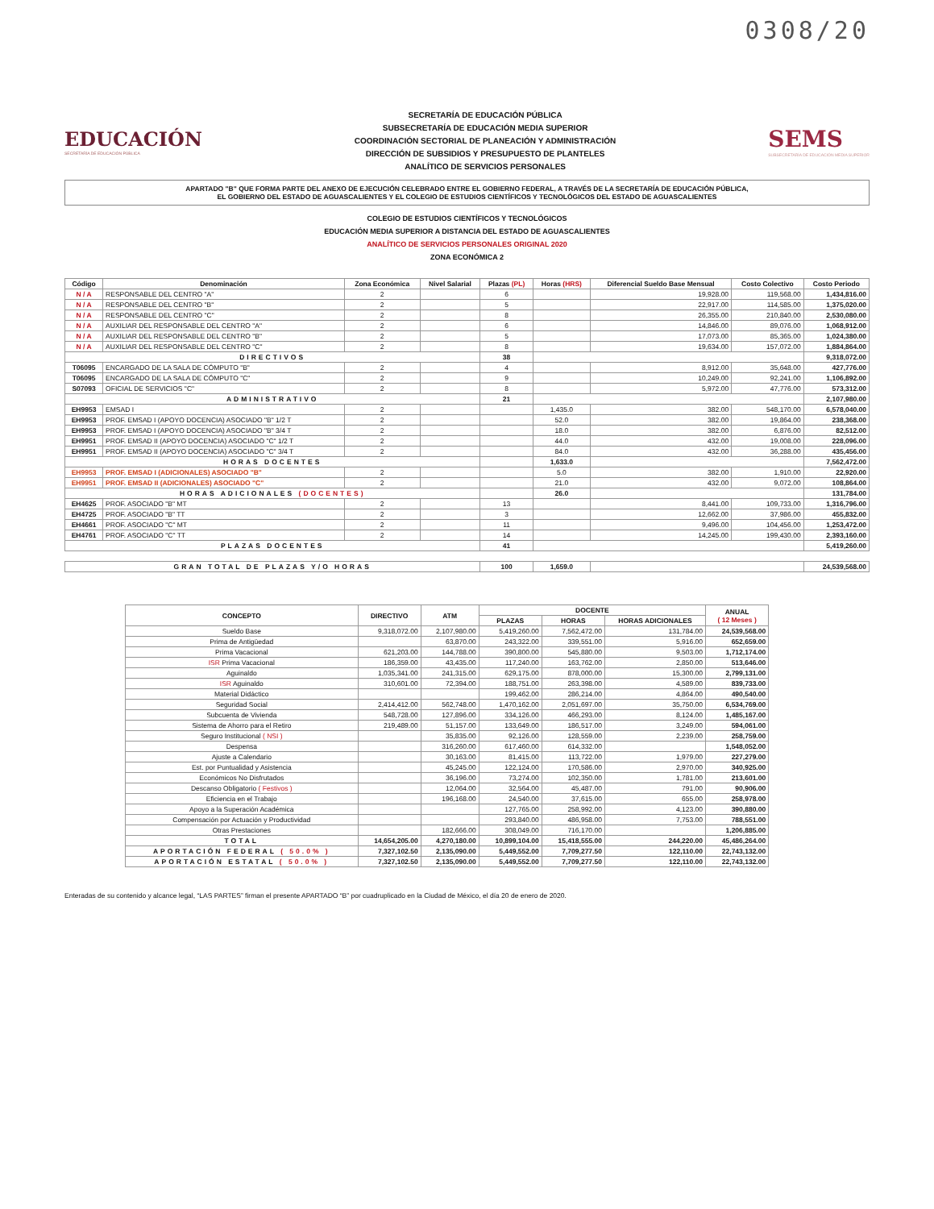0308/20
EDUCACIÓN
SECRETARÍA DE EDUCACIÓN PÚBLICA
SECRETARÍA DE EDUCACIÓN PÚBLICA
SUBSECRETARÍA DE EDUCACIÓN MEDIA SUPERIOR
COORDINACIÓN SECTORIAL DE PLANEACIÓN Y ADMINISTRACIÓN
DIRECCIÓN DE SUBSIDIOS Y PRESUPUESTO DE PLANTELES
ANALÍTICO DE SERVICIOS PERSONALES
SEMS
SUBSECRETARÍA DE EDUCACIÓN MEDIA SUPERIOR
APARTADO "B" QUE FORMA PARTE DEL ANEXO DE EJECUCIÓN CELEBRADO ENTRE EL GOBIERNO FEDERAL, A TRAVÉS DE LA SECRETARÍA DE EDUCACIÓN PÚBLICA,
EL GOBIERNO DEL ESTADO DE AGUASCALIENTES Y EL COLEGIO DE ESTUDIOS CIENTÍFICOS Y TECNOLÓGICOS DEL ESTADO DE AGUASCALIENTES
COLEGIO DE ESTUDIOS CIENTÍFICOS Y TECNOLÓGICOS
EDUCACIÓN MEDIA SUPERIOR A DISTANCIA DEL ESTADO DE AGUASCALIENTES
ANALÍTICO DE SERVICIOS PERSONALES ORIGINAL 2020
ZONA ECONÓMICA 2
| Código | Denominación | Zona Económica | Nivel Salarial | Plazas (PL) | Horas (HRS) | Diferencial Sueldo Base Mensual | Costo Colectivo | Costo Periodo |
| --- | --- | --- | --- | --- | --- | --- | --- | --- |
| N / A | RESPONSABLE DEL CENTRO "A" | 2 | | 6 | | 19,928.00 | 119,568.00 | 1,434,816.00 |
| N / A | RESPONSABLE DEL CENTRO "B" | 2 | | 5 | | 22,917.00 | 114,585.00 | 1,375,020.00 |
| N / A | RESPONSABLE DEL CENTRO "C" | 2 | | 8 | | 26,355.00 | 210,840.00 | 2,530,080.00 |
| N / A | AUXILIAR DEL RESPONSABLE DEL CENTRO "A" | 2 | | 6 | | 14,846.00 | 89,076.00 | 1,068,912.00 |
| N / A | AUXILIAR DEL RESPONSABLE DEL CENTRO "B" | 2 | | 5 | | 17,073.00 | 85,365.00 | 1,024,380.00 |
| N / A | AUXILIAR DEL RESPONSABLE DEL CENTRO "C" | 2 | | 8 | | 19,634.00 | 157,072.00 | 1,884,864.00 |
| DIRECTIVOS | | | | 38 | | | | 9,318,072.00 |
| T06095 | ENCARGADO DE LA SALA DE CÓMPUTO "B" | 2 | | 4 | | 8,912.00 | 35,648.00 | 427,776.00 |
| T06095 | ENCARGADO DE LA SALA DE CÓMPUTO "C" | 2 | | 9 | | 10,249.00 | 92,241.00 | 1,106,892.00 |
| S07093 | OFICIAL DE SERVICIOS "C" | 2 | | 8 | | 5,972.00 | 47,776.00 | 573,312.00 |
| ADMINISTRATIVO | | | | 21 | | | | 2,107,980.00 |
| EH9953 | EMSAD I | 2 | | | 1,435.0 | 382.00 | 548,170.00 | 6,578,040.00 |
| EH9953 | PROF. EMSAD I (APOYO DOCENCIA) ASOCIADO "B" 1/2 T | 2 | | | 52.0 | 382.00 | 19,864.00 | 238,368.00 |
| EH9953 | PROF. EMSAD I (APOYO DOCENCIA) ASOCIADO "B" 3/4 T | 2 | | | 18.0 | 382.00 | 6,876.00 | 82,512.00 |
| EH9951 | PROF. EMSAD II (APOYO DOCENCIA) ASOCIADO "C" 1/2 T | 2 | | | 44.0 | 432.00 | 19,008.00 | 228,096.00 |
| EH9951 | PROF. EMSAD II (APOYO DOCENCIA) ASOCIADO "C" 3/4 T | 2 | | | 84.0 | 432.00 | 36,288.00 | 435,456.00 |
| HORAS DOCENTES | | | | | 1,633.0 | | | 7,562,472.00 |
| EH9953 | PROF. EMSAD I (ADICIONALES) ASOCIADO "B" | 2 | | | 5.0 | 382.00 | 1,910.00 | 22,920.00 |
| EH9951 | PROF. EMSAD II (ADICIONALES) ASOCIADO "C" | 2 | | | 21.0 | 432.00 | 9,072.00 | 108,864.00 |
| HORAS ADICIONALES (DOCENTES) | | | | | 26.0 | | | 131,784.00 |
| EH4625 | PROF. ASOCIADO "B" MT | 2 | | 13 | | 8,441.00 | 109,733.00 | 1,316,796.00 |
| EH4725 | PROF. ASOCIADO "B" TT | 2 | | 3 | | 12,662.00 | 37,986.00 | 455,832.00 |
| EH4661 | PROF. ASOCIADO "C" MT | 2 | | 11 | | 9,496.00 | 104,456.00 | 1,253,472.00 |
| EH4761 | PROF. ASOCIADO "C" TT | 2 | | 14 | | 14,245.00 | 199,430.00 | 2,393,160.00 |
| PLAZAS DOCENTES | | | | 41 | | | | 5,419,260.00 |
| GRAN TOTAL DE PLAZAS Y/O HORAS | | | | 100 | 1,659.0 | | | 24,539,568.00 |
| CONCEPTO | DIRECTIVO | ATM | DOCENTE | | | ANUAL ( 12 Meses ) |
| --- | --- | --- | --- | --- | --- | --- |
| | | | PLAZAS | HORAS | HORAS ADICIONALES | |
| Sueldo Base | 9,318,072.00 | 2,107,980.00 | 5,419,260.00 | 7,562,472.00 | 131,784.00 | 24,539,568.00 |
| Prima de Antigüedad | | 63,870.00 | 243,322.00 | 339,551.00 | 5,916.00 | 652,659.00 |
| Prima Vacacional | 621,203.00 | 144,788.00 | 390,800.00 | 545,880.00 | 9,503.00 | 1,712,174.00 |
| ISR Prima Vacacional | 186,359.00 | 43,435.00 | 117,240.00 | 163,762.00 | 2,850.00 | 513,646.00 |
| Aguinaldo | 1,035,341.00 | 241,315.00 | 629,175.00 | 878,000.00 | 15,300.00 | 2,799,131.00 |
| ISR Aguinaldo | 310,601.00 | 72,394.00 | 188,751.00 | 263,398.00 | 4,589.00 | 839,733.00 |
| Material Didáctico | | | 199,462.00 | 286,214.00 | 4,864.00 | 490,540.00 |
| Seguridad Social | 2,414,412.00 | 562,748.00 | 1,470,162.00 | 2,051,697.00 | 35,750.00 | 6,534,769.00 |
| Subcuenta de Vivienda | 548,728.00 | 127,896.00 | 334,126.00 | 466,293.00 | 8,124.00 | 1,485,167.00 |
| Sistema de Ahorro para el Retiro | 219,489.00 | 51,157.00 | 133,649.00 | 186,517.00 | 3,249.00 | 594,061.00 |
| Seguro Institucional ( NSI ) | | 35,835.00 | 92,126.00 | 128,559.00 | 2,239.00 | 258,759.00 |
| Despensa | | 316,260.00 | 617,460.00 | 614,332.00 | | 1,548,052.00 |
| Ajuste a Calendario | | 30,163.00 | 81,415.00 | 113,722.00 | 1,979.00 | 227,279.00 |
| Est. por Puntualidad y Asistencia | | 45,245.00 | 122,124.00 | 170,586.00 | 2,970.00 | 340,925.00 |
| Económicos No Disfrutados | | 36,196.00 | 73,274.00 | 102,350.00 | 1,781.00 | 213,601.00 |
| Descanso Obligatorio ( Festivos ) | | 12,064.00 | 32,564.00 | 45,487.00 | 791.00 | 90,906.00 |
| Eficiencia en el Trabajo | | 196,168.00 | 24,540.00 | 37,615.00 | 655.00 | 258,978.00 |
| Apoyo a la Superación Académica | | | 127,765.00 | 258,992.00 | 4,123.00 | 390,880.00 |
| Compensación por Actuación y Productividad | | | 293,840.00 | 486,958.00 | 7,753.00 | 788,551.00 |
| Otras Prestaciones | | 182,666.00 | 308,049.00 | 716,170.00 | | 1,206,885.00 |
| TOTAL | 14,654,205.00 | 4,270,180.00 | 10,899,104.00 | 15,418,555.00 | 244,220.00 | 45,486,264.00 |
| APORTACIÓN FEDERAL ( 50.0% ) | 7,327,102.50 | 2,135,090.00 | 5,449,552.00 | 7,709,277.50 | 122,110.00 | 22,743,132.00 |
| APORTACIÓN ESTATAL ( 50.0% ) | 7,327,102.50 | 2,135,090.00 | 5,449,552.00 | 7,709,277.50 | 122,110.00 | 22,743,132.00 |
Enteradas de su contenido y alcance legal, “LAS PARTES” firman el presente APARTADO “B” por cuadruplicado en la Ciudad de México, el día 20 de enero de 2020.